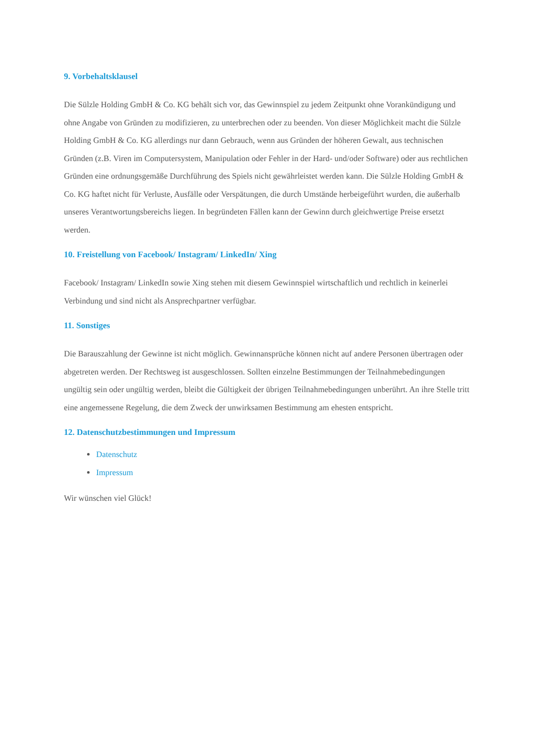9. Vorbehaltsklausel
Die Sülzle Holding GmbH & Co. KG behält sich vor, das Gewinnspiel zu jedem Zeitpunkt ohne Vorankündigung und ohne Angabe von Gründen zu modifizieren, zu unterbrechen oder zu beenden. Von dieser Möglichkeit macht die Sülzle Holding GmbH & Co. KG allerdings nur dann Gebrauch, wenn aus Gründen der höheren Gewalt, aus technischen Gründen (z.B. Viren im Computersystem, Manipulation oder Fehler in der Hard- und/oder Software) oder aus rechtlichen Gründen eine ordnungsgemäße Durchführung des Spiels nicht gewährleistet werden kann. Die Sülzle Holding GmbH & Co. KG haftet nicht für Verluste, Ausfälle oder Verspätungen, die durch Umstände herbeigeführt wurden, die außerhalb unseres Verantwortungsbereichs liegen. In begründeten Fällen kann der Gewinn durch gleichwertige Preise ersetzt werden.
10. Freistellung von Facebook/ Instagram/ LinkedIn/ Xing
Facebook/ Instagram/ LinkedIn sowie Xing stehen mit diesem Gewinnspiel wirtschaftlich und rechtlich in keinerlei Verbindung und sind nicht als Ansprechpartner verfügbar.
11. Sonstiges
Die Barauszahlung der Gewinne ist nicht möglich. Gewinnansprüche können nicht auf andere Personen übertragen oder abgetreten werden. Der Rechtsweg ist ausgeschlossen. Sollten einzelne Bestimmungen der Teilnahmebedingungen ungültig sein oder ungültig werden, bleibt die Gültigkeit der übrigen Teilnahmebedingungen unberührt. An ihre Stelle tritt eine angemessene Regelung, die dem Zweck der unwirksamen Bestimmung am ehesten entspricht.
12. Datenschutzbestimmungen und Impressum
Datenschutz
Impressum
Wir wünschen viel Glück!